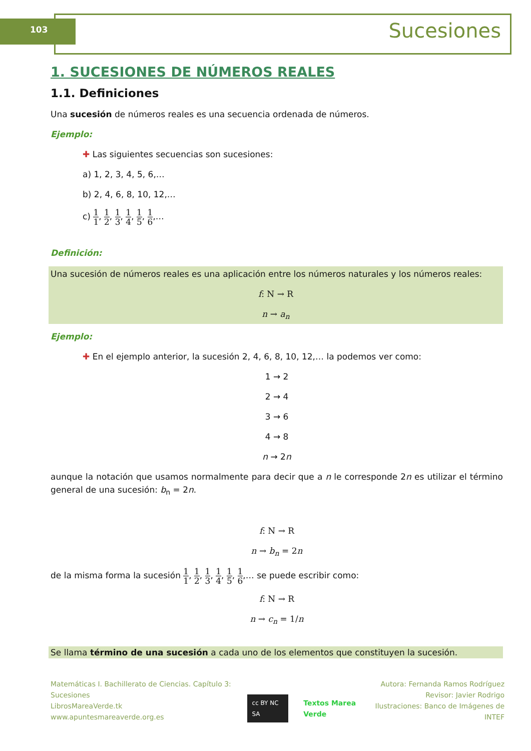103 Sucesiones
1. SUCESIONES DE NÚMEROS REALES
1.1. Definiciones
Una sucesión de números reales es una secuencia ordenada de números.
Ejemplo:
✚ Las siguientes secuencias son sucesiones:
a) 1, 2, 3, 4, 5, 6,…
b) 2, 4, 6, 8, 10, 12,…
c) 1 1, 1 2, 1 3, 1 4, 1 5, 1 6,…
Definición:
Una sucesión de números reales es una aplicación entre los números naturales y los números reales:
f: N → R
n → a<sub>n</sub>
Ejemplo:
✚ En el ejemplo anterior, la sucesión 2, 4, 6, 8, 10, 12,… la podemos ver como:
1 → 2
2 → 4
3 → 6
4 → 8
n → 2n
aunque la notación que usamos normalmente para decir que a n le corresponde 2n es utilizar el término general de una sucesión: b<sub>n</sub> = 2n.
f: N → R
n → b<sub>n</sub> = 2n
de la misma forma la sucesión 1 1, 1 2, 1 3, 1 4, 1 5, 1 6,… se puede escribir como:
f: N → R
n → c<sub>n</sub> = 1/n
Se llama término de una sucesión a cada uno de los elementos que constituyen la sucesión.
Matemáticas I. Bachillerato de Ciencias. Capítulo 3: Sucesiones
LibrosMareaVerde.tk
www.apuntesmareaverde.org.es
cc BY NC SA Textos Marea Verde Autora: Fernanda Ramos Rodríguez
Revisor: Javier Rodrigo
Ilustraciones: Banco de Imágenes de INTEF